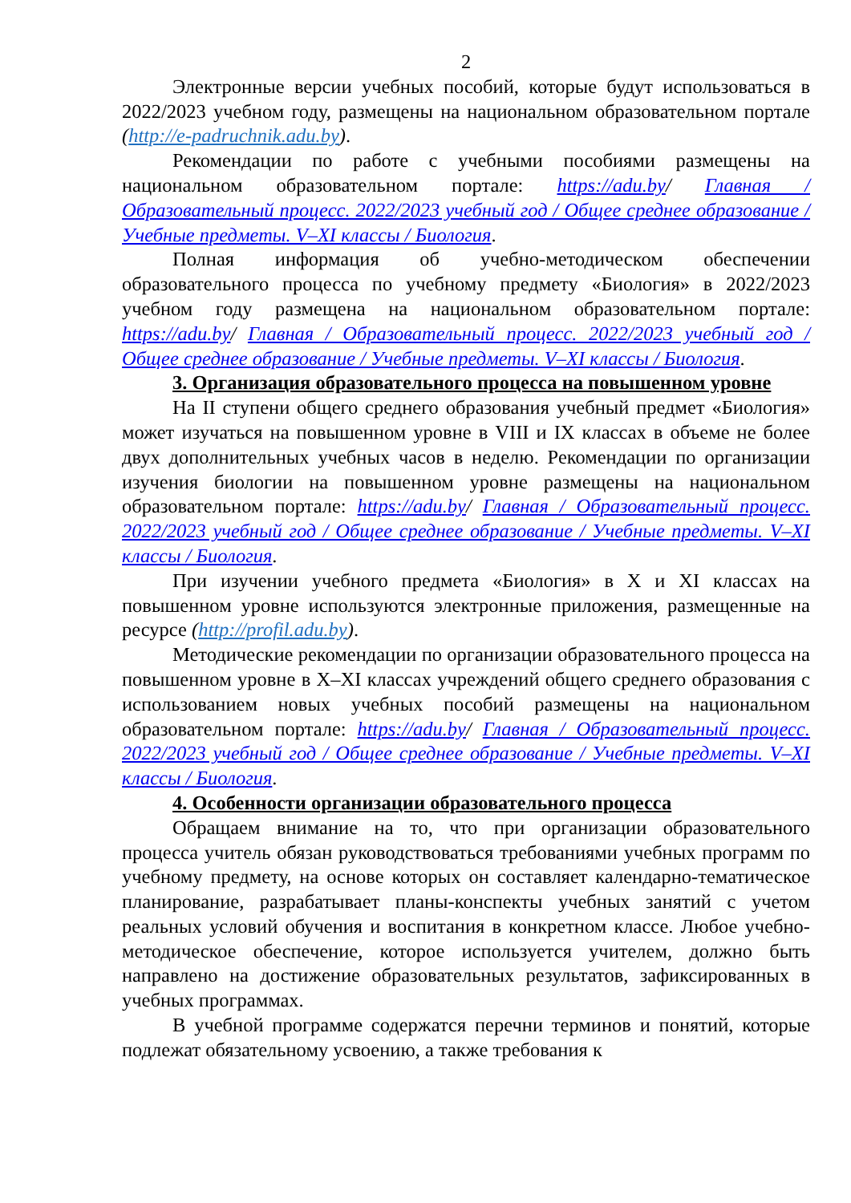2
Электронные версии учебных пособий, которые будут использоваться в 2022/2023 учебном году, размещены на национальном образовательном портале (http://e-padruchnik.adu.by).
Рекомендации по работе с учебными пособиями размещены на национальном образовательном портале: https://adu.by/ Главная / Образовательный процесс. 2022/2023 учебный год / Общее среднее образование / Учебные предметы. V–XI классы / Биология.
Полная информация об учебно-методическом обеспечении образовательного процесса по учебному предмету «Биология» в 2022/2023 учебном году размещена на национальном образовательном портале: https://adu.by/ Главная / Образовательный процесс. 2022/2023 учебный год / Общее среднее образование / Учебные предметы. V–XI классы / Биология.
3. Организация образовательного процесса на повышенном уровне
На II ступени общего среднего образования учебный предмет «Биология» может изучаться на повышенном уровне в VIII и IX классах в объеме не более двух дополнительных учебных часов в неделю. Рекомендации по организации изучения биологии на повышенном уровне размещены на национальном образовательном портале: https://adu.by/ Главная / Образовательный процесс. 2022/2023 учебный год / Общее среднее образование / Учебные предметы. V–XI классы / Биология.
При изучении учебного предмета «Биология» в X и XI классах на повышенном уровне используются электронные приложения, размещенные на ресурсе (http://profil.adu.by).
Методические рекомендации по организации образовательного процесса на повышенном уровне в X–XI классах учреждений общего среднего образования с использованием новых учебных пособий размещены на национальном образовательном портале: https://adu.by/ Главная / Образовательный процесс. 2022/2023 учебный год / Общее среднее образование / Учебные предметы. V–XI классы / Биология.
4. Особенности организации образовательного процесса
Обращаем внимание на то, что при организации образовательного процесса учитель обязан руководствоваться требованиями учебных программ по учебному предмету, на основе которых он составляет календарно-тематическое планирование, разрабатывает планы-конспекты учебных занятий с учетом реальных условий обучения и воспитания в конкретном классе. Любое учебно-методическое обеспечение, которое используется учителем, должно быть направлено на достижение образовательных результатов, зафиксированных в учебных программах.
В учебной программе содержатся перечни терминов и понятий, которые подлежат обязательному усвоению, а также требования к